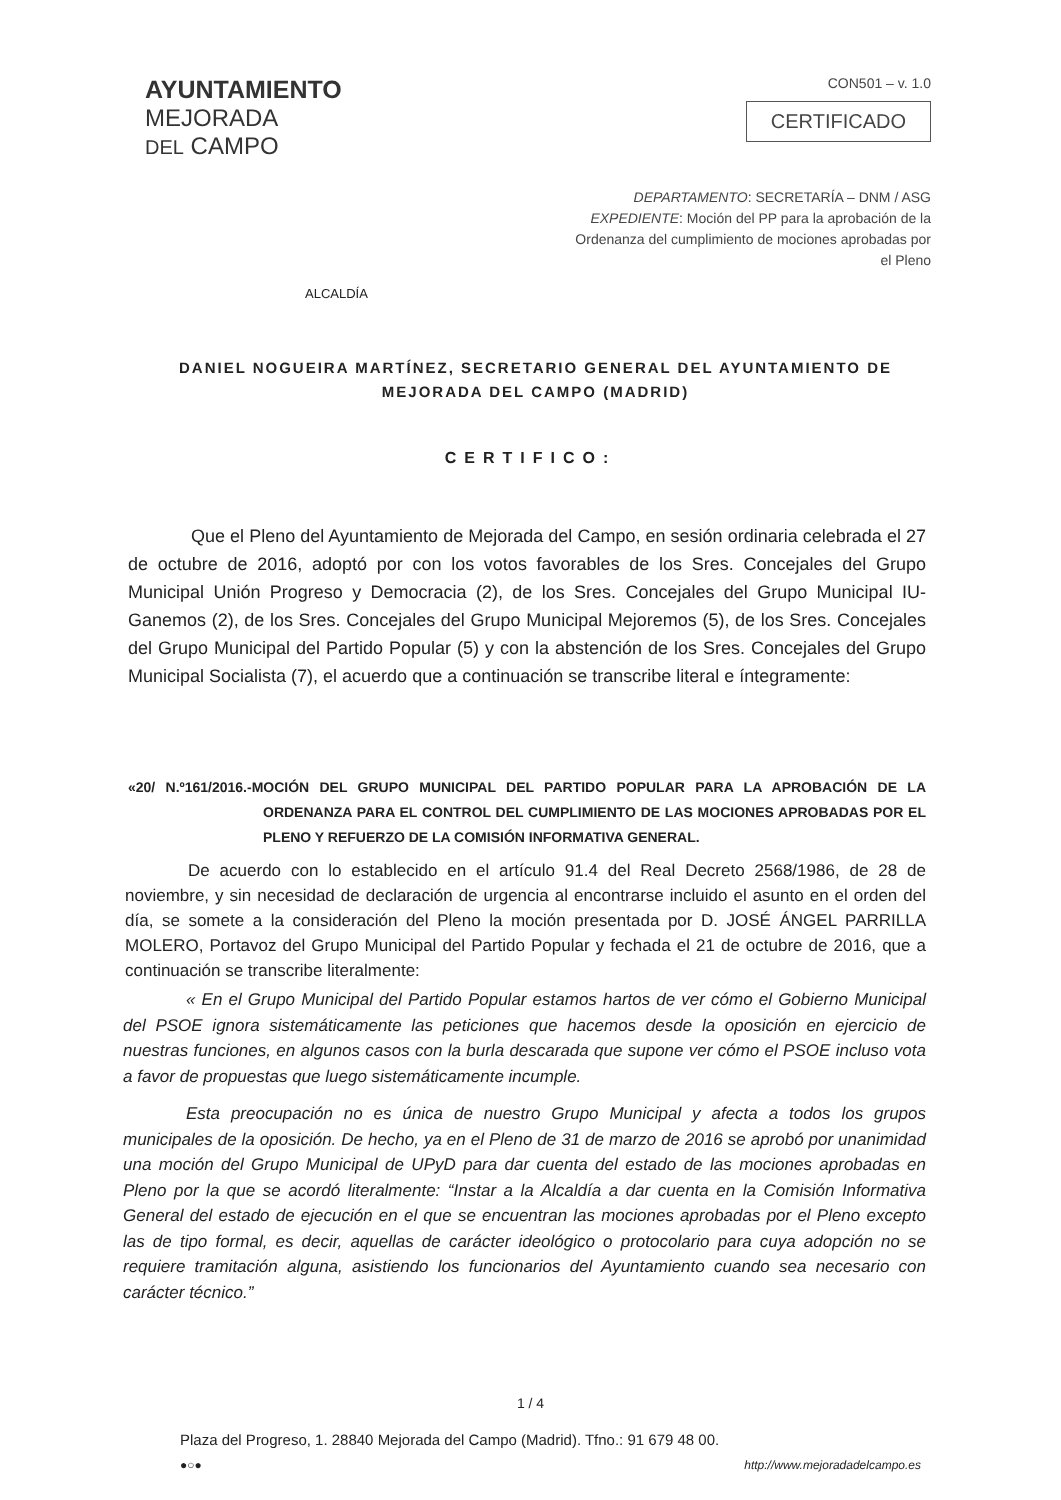AYUNTAMIENTO
MEJORADA
DEL CAMPO
CON501 – v. 1.0
CERTIFICADO
DEPARTAMENTO: SECRETARÍA – DNM / ASG
EXPEDIENTE: Moción del PP para la aprobación de la Ordenanza del cumplimiento de mociones aprobadas por el Pleno
ALCALDÍA
DANIEL NOGUEIRA MARTÍNEZ, SECRETARIO GENERAL DEL AYUNTAMIENTO DE MEJORADA DEL CAMPO (MADRID)
CERTIFICO:
Que el Pleno del Ayuntamiento de Mejorada del Campo, en sesión ordinaria celebrada el 27 de octubre de 2016, adoptó por con los votos favorables de los Sres. Concejales del Grupo Municipal Unión Progreso y Democracia (2), de los Sres. Concejales del Grupo Municipal IU-Ganemos (2), de los Sres. Concejales del Grupo Municipal Mejoremos (5), de los Sres. Concejales del Grupo Municipal del Partido Popular (5) y con la abstención de los Sres. Concejales del Grupo Municipal Socialista (7), el acuerdo que a continuación se transcribe literal e íntegramente:
«20/ N.º161/2016.-MOCIÓN DEL GRUPO MUNICIPAL DEL PARTIDO POPULAR PARA LA APROBACIÓN DE LA ORDENANZA PARA EL CONTROL DEL CUMPLIMIENTO DE LAS MOCIONES APROBADAS POR EL PLENO Y REFUERZO DE LA COMISIÓN INFORMATIVA GENERAL.
De acuerdo con lo establecido en el artículo 91.4 del Real Decreto 2568/1986, de 28 de noviembre, y sin necesidad de declaración de urgencia al encontrarse incluido el asunto en el orden del día, se somete a la consideración del Pleno la moción presentada por D. JOSÉ ÁNGEL PARRILLA MOLERO, Portavoz del Grupo Municipal del Partido Popular y fechada el 21 de octubre de 2016, que a continuación se transcribe literalmente:
« En el Grupo Municipal del Partido Popular estamos hartos de ver cómo el Gobierno Municipal del PSOE ignora sistemáticamente las peticiones que hacemos desde la oposición en ejercicio de nuestras funciones, en algunos casos con la burla descarada que supone ver cómo el PSOE incluso vota a favor de propuestas que luego sistemáticamente incumple.
Esta preocupación no es única de nuestro Grupo Municipal y afecta a todos los grupos municipales de la oposición. De hecho, ya en el Pleno de 31 de marzo de 2016 se aprobó por unanimidad una moción del Grupo Municipal de UPyD para dar cuenta del estado de las mociones aprobadas en Pleno por la que se acordó literalmente: “Instar a la Alcaldía a dar cuenta en la Comisión Informativa General del estado de ejecución en el que se encuentran las mociones aprobadas por el Pleno excepto las de tipo formal, es decir, aquellas de carácter ideológico o protocolario para cuya adopción no se requiere tramitación alguna, asistiendo los funcionarios del Ayuntamiento cuando sea necesario con carácter técnico.”
1 / 4
Plaza del Progreso, 1. 28840 Mejorada del Campo (Madrid). Tfno.: 91 679 48 00.
●○● http://www.mejoradadelcampo.es